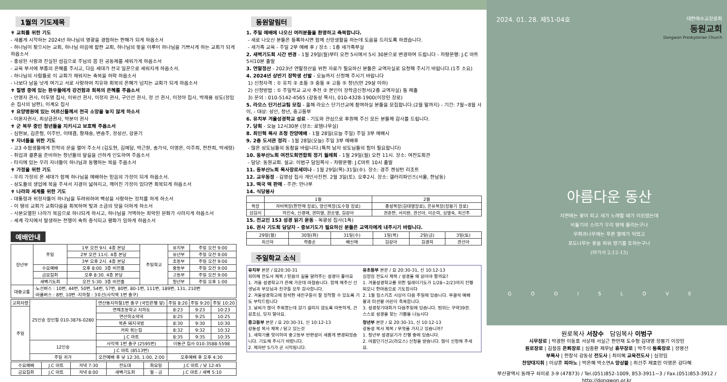1월의 기도제목
✟ 교회를 위한 기도
- 새롭게 시작하는 2024년 하나님의 영광을 경험하는 한해가 되게 하옵소서
- 하나님이 찾으시는 교회, 하나님 마음에 합한 교회, 하나님의 뜻을 이루어 하나님을 기쁘시게 하는 교회가 되게 하옵소서
- 충성된 사랑과 진실된 섬김으로 주님의 몸 된 공동체를 세워가게 하옵소서
- 교육 부서에 부흥의 은혜를 주시고, 다음 세대가 천국 일꾼으로 세워지게 하옵소서.
- 하나님의 사람들로 이 교회가 채워지는 축복을 허락 하옵소서
- 나보다 남을 낫게 여기고 서로 사랑하며 치유와 회복의 은혜가 넘치는 교회가 되게 하옵소서
✟ 질병 중에 있는 환우들에게 강건함과 회복의 은혜를 주옵소서
- 안영자 권사, 이두영 집사, 이위선 권사, 이정자 권사, 구인선 권사, 정 선 권사, 이정아 집사, 박재용 성도(정임순 집사의 남편), 이계오 집사
✟ 요양병원에 있는 어르신들께서 천국 소망을 놓지 않게 하소서
- 이윤자권사, 최상금권사, 박분이 권사
✟ 군 복무 중인 청년들을 지키시고 보호해 주옵소서
- 심현보, 김준형, 이주빈, 이태겸, 황재승, 변승주, 정성산, 강윤기
✟ 자녀들을 위한 기도
- 고3 수험생들에게 진학의 문을 열어 주소서 (김도현, 김예담, 박근원, 송가석, 이영은, 이주희, 전찬희, 박세령)
- 취업과 결혼을 준비하는 청년들의 앞길을 선하게 인도하여 주옵소서
- 타지에 있는 우리 자녀들이 하나님과 동행하는 복을 주옵소서
✟ 가정을 위한 기도
- 우리 가정의 온 세대가 함께 하나님을 예배하는 믿음의 가정이 되게 하옵소서.
- 성도들의 생업에 복을 주셔서 지경이 넓혀지고, 깨어진 가정이 있다면 회복되게 하옵소서
✟ 나라와 세계를 위한 기도
- 대통령과 위정자들이 하나님을 두려워하며 백성을 사랑하는 정치를 하게 하소서
- 이 땅의 교회가 교회다움을 회복하여 빛과 소금의 맛을 더하게 하소서
- 사분오열된 나라가 복음으로 하나되게 하시고, 하나님을 거역하는 죄악된 문화가 사라지게 하옵소서
- 세계 각지에서 발생하는 전쟁이 속히 종식되고 평화가 임하게 하옵소서
예배안내
| 장년부 | 주일 | 1부 오전 9시. 4층 본당 | 주일학교 | 유치부 | 주일 오전 9:00 |
| | | 2부 오전 11시. 4층 본당 | | 유년부 | 주일 오전 9:00 |
| | | 3부 오후 2시. 4층 본당 | | 초등부 | 주일 오전 9:00 |
| | 수요예배 | 오후 8:00. 3층 비전홀 | | 중등부 | 주일 오전 9:00 |
| | 금요집회 | 오후 8:30. 4층 본당 | | 고등부 | 주일 오전 9:00 |
| | 새벽기도회 | 오전 5:30. 3층 비전홀 | | 청년부 | 주일 오후 1:00 |
| 대중교통 | ·노선버스 : 10번, 44번, 50번, 54번, 57번, 80번, 80-1번, 111번, 189번, 131, 210번 ·마을버스 : 8번, 10번 ·지하철 : 3호선(사직역 1번 출구) | | | | |
| 교회차량 | 25인승 장인철 010-3876-0280 | 연산동지하철1번 출구 (국민은행 앞) | 주일 8:20 | 주일 9:20 | 주일 10:20 |
| 주일 | | 연제초등학교 지하도 | 8:23 | 9:23 | 10:23 |
| | | 연산미소약국 | 8:25 | 9:25 | 10:25 |
| | | 목촌 돼지국밥 | 8:30 | 9:30 | 10:30 |
| | | 커피 볶는집 | 8:32 | 9:32 | 10:32 |
| | | J.C 마트 | 8:35 | 9:35 | 10:35 |
| | 12인승 | 사직역 1번 출구 (2595번) | 이동근 집사 010-3588-5598 | | |
| | | J.C 마트 (8513번) | | | |
| | 주일 귀가 | 오전예배 후 낮 12:30, 1:00, 2:00 | 오후예배 후 오후 4:30 | | |
| 수요예배 | J.C 마트 | 저녁 7:30 | 전도대 | 화요일 | J.C 마트 / 낮 12:45 |
| 금요집회 | J.C 마트 | 저녁 8:00 | 새벽기도회 | 월 - 금 | J.C 마트 / 새벽 5:10 |
동원알림터
1. 주일 예배에 나오신 여러분들을 환영하고 축복합니다.
- 새로 나오신 분들은 등록하시면 함께 신앙생활을 하는데 도움을 드리도록 하겠습니다.
- 새가족 교육 - 주일 2부 예배 후 / 장소 : 1층 새가족부실
2. 새벽기도회 시간 변경 - 1월 29일(월)부터 오전 5시에서 5시 30분으로 변경하여 드립니다 - 차량운행: J.C 마트 5시10분 출발
3. 연말정산 - 2023년 연말정산을 위한 자료가 필요하신 분들은 교역자실로 요청해 주시기 바랍니다.(1주 소요)
4. 2024년 상반기 장학생 선발 - 오늘까지 신청해 주시기 바랍니다
1) 신청자격 : ① 유치 ② 초등 ③ 중등 ④ 고등 ⑤ 청년(만 29살 이하)
2) 신청방법 : ① 주일학교 교사 추천 ② 본인이 장학금신청서(2층 교역자실) 등 제출
3) 문의 : 010-5142-4565 (강동성 목사), 010-4328-1900(이장민 장로)
5. 라오스 단기선교팀 모집 - 올해 라오스 단기선교에 참여하실 분들을 모집합니다.(2월 말까지) - 기간: 7월~8월 사이, - 대상: 성인, 청년, 중고등부
6. 유치부 겨울성경학교 성료 - 기도와 관심으로 후원해 주신 모든 분들께 감사를 드립니다.
7. 당회 - 오늘 12시30분 (장소: 로뎀나무실)
8. 최인혁 목사 초청 찬양예배 - 1월 28일(오늘 주일) 주일 3부 예배시
9. 2층 도서관 정리 - 1월 28일(오늘) 주일 3부 예배후
- 많은 성도님들의 동참을 바랍니다.(특히 남자 성도님들의 힘이 필요합니다)
10. 동부산노회 여전도회연합회 정기 월례회 - 1월 29일(월) 오전 11시. 장소: 여전도회관
- 담당: 동원교회. 설교: 이범구 담임목사 - 차량운행: J.C마트 10시 출발
11. 동부산노회 목사장로세미나 - 1월 29일(목)-31일(수). 장소: 경주 켄싱턴 리조트
12. 교우동정 - 김영삼 집사 개인사진전. 2월 3일(토). 오후2시. 장소: 갤러리파인즈(서울, 한남동)
13. 떡국 떡 판매 - 주관: 만나부
14. 식당봉사
| | 1월 | 2월 |
| --- | --- | --- |
| 목장 | 자비목장(한만재 장로), 양선목장(도수형 장로) | 충성목장(김대영장로), 온유목장(정봉기 장로) |
| 섬김이 | 하진숙, 신경애, 권미영, 권순영, 김강아 | 권춘란, 서지원, 권선아, 이순미, 심명숙, 최선주 |
15. 전교인 153 성경 읽기 운동 - 옥광성 집사(1독)
16. 권사 기도회 담당자 - 중보기도가 필요하신 분들은 교역자에게 내주시기 바랍니다.
| 29일(월) | 30일(화) | 31일(수) | 1일(목) | 2일(금) | 3일(토) |
| 최선자 | 곽종순 | 배신애 | 김강아 | 김경희 | 권선아 |
주일학교 소식
유치부 본문 / 요20:30-31
최미혜 전도사 제목 / 믿음의 길을 알려주는 성경이 좋아요
1. 겨울 성경학교가 은혜 가운데 마쳤습니다. 함께 해주신 선생님과 부모님과 친구들 모두 감사합니다.
2. 겨울성경학교에 참석한 새친구들이 잘 정착할 수 있도록 기도 부탁드립니다
3. 날씨가 많이 추워졌는데 감기 걸리지 않도록 따뜻하게, 건강조심, 잊지 말아요.
유초등부 본문 / 요 20:30-31, 신 10:12-13
심정임 전도사 제목 / 성경을 왜 읽어야 할까요?
1. 겨울성경학교를 위한 릴레이기도가 1/28~2/23까지 진행되오니 한마음으로 기도합시다
2. 1월 킹스키즈 시상이 다음 주일에 있습니다. 무결석 예배 왕과 미션왕 어린이 축복합니다.
3. 성경찾기대회가 다음주일에 있습니다. 범위는 구약39권. 스스로 성경을 찾는 기쁨을 나눕시다
중고등부 본문 / 요 20:30-31, 신 10:12-13
강동성 목사 제목 / 담고 있는것
1. 새학기를 맞이하여 중고등부 반편성이 새롭게 변경되었습니다. 기도해 주시기 바랍니다.
2. 제자반 5기가 곧 시작됩니다.
청년부 본문 / 요 20:30-31, 신 10:12-13
강동성 목사 제목 / 무엇을 가지고 있습니까?
1. 청년부 성경읽기가 진행 중에 있습니다.
2. 여름단기선교(라오스) 신청을 받습니다. 많이 신청해 주세요.
2024. 01. 28. 제51-04호 대한예수교장로회
동원교회
Dongwon Presbyterian Church
아름다운 동산
지면에는 꽃이 피고 새가 노래할 때가 이르렀는데
비둘기의 소리가 우리 땅에 들리는구나
무화과나무에는 푸른 열매가 익었고
포도나무는 꽃을 피워 향기를 토하는구나
(아가서 2:12-13)
GODISLOVE
원로목사 서창수 담임목사 이범구
시무장로 | 박경현 이동호 서상재 서실근 한만재 도수형 김대영 정봉기 이장민
원로장로 | 김철응 은퇴장로 | 심종환 제무남 휴무장로 | 박주석 등록장로 | 정명선
부목사 | 한창석 강동성 전도사 | 최미혜 교육전도사 | 심정임
찬양대지휘 | 이상훈 피아노 | 박은혜 박소연A 앙상블 | 최선주 제효민 이영은 강다혜
부산광역시 동래구 쇠미로 3-9 (47873) / Tel.(051)852-1009, 853-3911~3 / Fax.(051)853-3912 / http://dongwon.or.kr